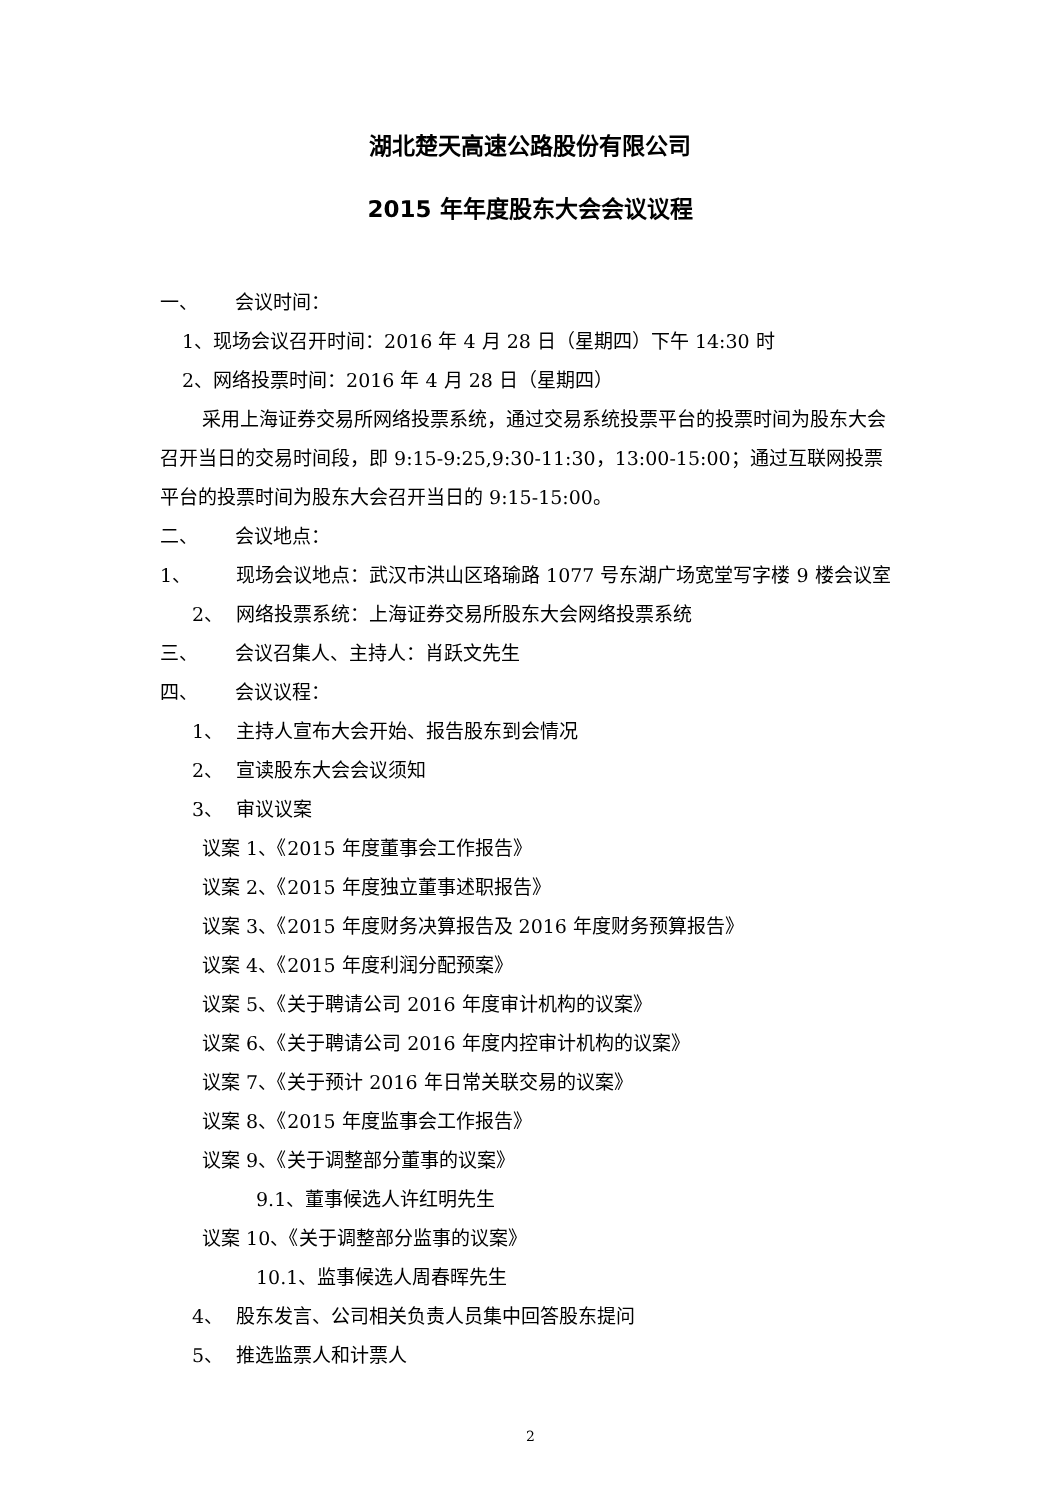湖北楚天高速公路股份有限公司
2015 年年度股东大会会议议程
一、 会议时间：
1、现场会议召开时间：2016 年 4 月 28 日（星期四）下午 14:30 时
2、网络投票时间：2016 年 4 月 28 日（星期四）
采用上海证券交易所网络投票系统，通过交易系统投票平台的投票时间为股东大会召开当日的交易时间段，即 9:15-9:25,9:30-11:30，13:00-15:00；通过互联网投票平台的投票时间为股东大会召开当日的 9:15-15:00。
二、 会议地点：
1、 现场会议地点：武汉市洪山区珞瑜路 1077 号东湖广场宽堂写字楼 9 楼会议室
2、 网络投票系统：上海证券交易所股东大会网络投票系统
三、 会议召集人、主持人：肖跃文先生
四、 会议议程：
1、 主持人宣布大会开始、报告股东到会情况
2、 宣读股东大会会议须知
3、 审议议案
议案 1、《2015 年度董事会工作报告》
议案 2、《2015 年度独立董事述职报告》
议案 3、《2015 年度财务决算报告及 2016 年度财务预算报告》
议案 4、《2015 年度利润分配预案》
议案 5、《关于聘请公司 2016 年度审计机构的议案》
议案 6、《关于聘请公司 2016 年度内控审计机构的议案》
议案 7、《关于预计 2016 年日常关联交易的议案》
议案 8、《2015 年度监事会工作报告》
议案 9、《关于调整部分董事的议案》
9.1、董事候选人许红明先生
议案 10、《关于调整部分监事的议案》
10.1、监事候选人周春晖先生
4、 股东发言、公司相关负责人员集中回答股东提问
5、 推选监票人和计票人
2